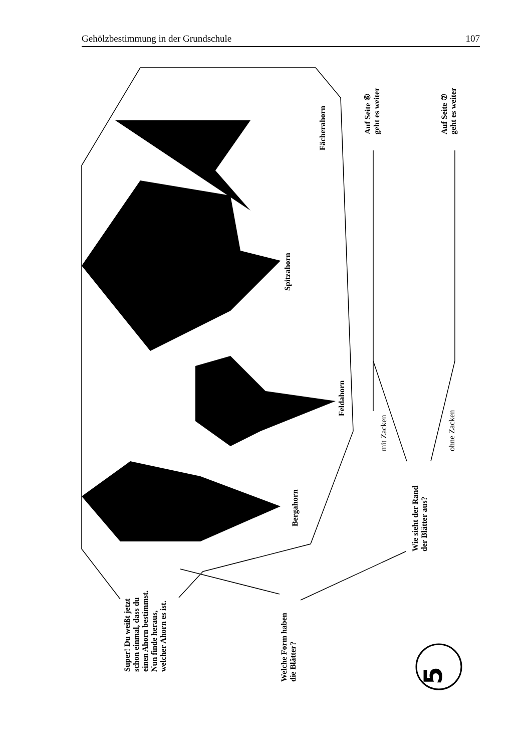Gehölzbestimmung in der Grundschule 107
Fächerahorn
Spitzahorn
Feldahorn
Bergahorn
Auf Seite ⑥
geht es weiter
Auf Seite ⑦
geht es weiter
mit Zacken ohne Zacken
Wie sieht der Rand
der Blätter aus?
Super! Du weißt jetzt
schon einmal, dass du
einen Ahorn bestimmst.
Nun finde heraus,
welcher Ahorn es ist.
Welche Form haben
die Blätter?
5